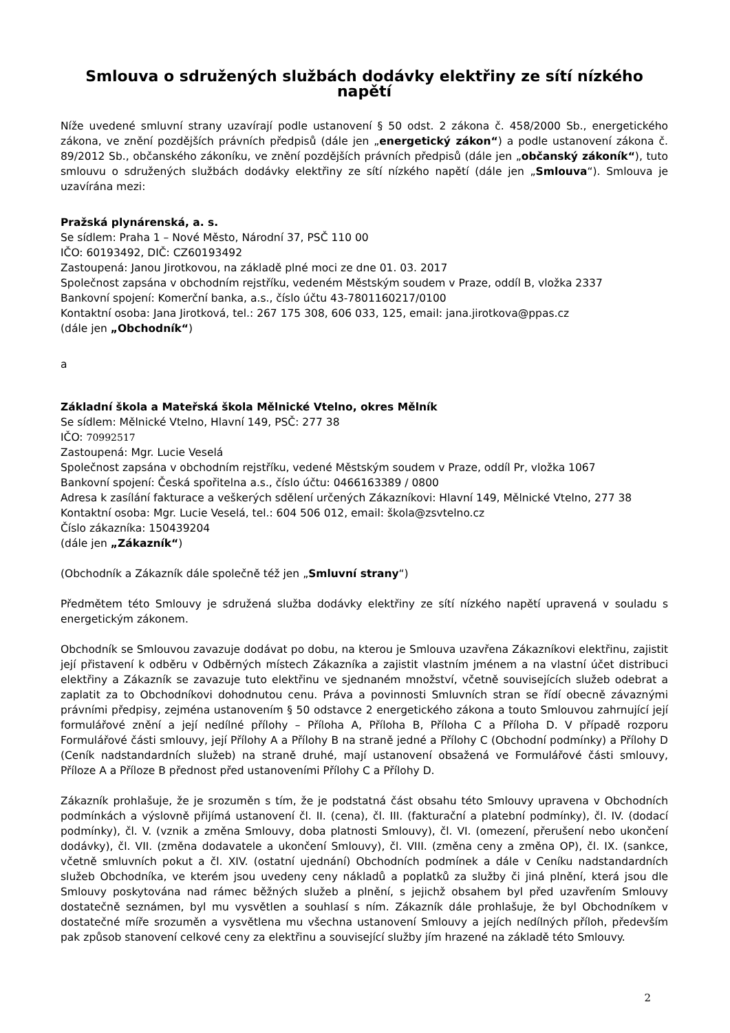Smlouva o sdružených službách dodávky elektřiny ze sítí nízkého napětí
Níže uvedené smluvní strany uzavírají podle ustanovení § 50 odst. 2 zákona č. 458/2000 Sb., energetického zákona, ve znění pozdějších právních předpisů (dále jen „energetický zákon“) a podle ustanovení zákona č. 89/2012 Sb., občanského zákoníku, ve znění pozdějších právních předpisů (dále jen „občanský zákoník“), tuto smlouvu o sdružených službách dodávky elektřiny ze sítí nízkého napětí (dále jen „Smlouva“). Smlouva je uzavírána mezi:
Pražská plynárenská, a. s.
Se sídlem: Praha 1 – Nové Město, Národní 37, PSČ 110 00
IČO: 60193492, DIČ: CZ60193492
Zastoupená: Janou Jirotkovou, na základě plné moci ze dne 01. 03. 2017
Společnost zapsána v obchodním rejstříku, vedeném Městským soudem v Praze, oddíl B, vložka 2337
Bankovní spojení: Komerční banka, a.s., číslo účtu 43-7801160217/0100
Kontaktní osoba: Jana Jirotková, tel.: 267 175 308, 606 033, 125, email: jana.jirotkova@ppas.cz
(dále jen „Obchodník“)
a
Základní škola a Mateřská škola Mělnické Vtelno, okres Mělník
Se sídlem: Mělnické Vtelno, Hlavní 149, PSČ: 277 38
IČO: 70992517
Zastoupená: Mgr. Lucie Veselá
Společnost zapsána v obchodním rejstříku, vedené Městským soudem v Praze, oddíl Pr, vložka 1067
Bankovní spojení: Česká spořitelna a.s., číslo účtu: 0466163389 / 0800
Adresa k zasílání fakturace a veškerých sdělení určených Zákazníkovi: Hlavní 149, Mělnické Vtelno, 277 38
Kontaktní osoba: Mgr. Lucie Veselá, tel.: 604 506 012, email: škola@zsvtelno.cz
Číslo zákazníka: 150439204
(dále jen „Zákazník“)
(Obchodník a Zákazník dále společně též jen „Smluvní strany“)
Předmětem této Smlouvy je sdružená služba dodávky elektřiny ze sítí nízkého napětí upravená v souladu s energetickým zákonem.
Obchodník se Smlouvou zavazuje dodávat po dobu, na kterou je Smlouva uzavřena Zákazníkovi elektřinu, zajistit její přistavení k odběru v Odběrných místech Zákazníka a zajistit vlastním jménem a na vlastní účet distribuci elektřiny a Zákazník se zavazuje tuto elektřinu ve sjednaném množství, včetně souvisejících služeb odebrat a zaplatit za to Obchodníkovi dohodnutou cenu. Práva a povinnosti Smluvních stran se řídí obecně závaznými právními předpisy, zejména ustanovením § 50 odstavce 2 energetického zákona a touto Smlouvou zahrnující její formulářové znění a její nedílné přílohy – Příloha A, Příloha B, Příloha C a Příloha D. V případě rozporu Formulářové části smlouvy, její Přílohy A a Přílohy B na straně jedné a Přílohy C (Obchodní podmínky) a Přílohy D (Ceník nadstandardních služeb) na straně druhé, mají ustanovení obsažená ve Formulářové části smlouvy, Příloze A a Příloze B přednost před ustanoveními Přílohy C a Přílohy D.
Zákazník prohlašuje, že je srozuměn s tím, že je podstatná část obsahu této Smlouvy upravena v Obchodních podmínkách a výslovně přijímá ustanovení čl. II. (cena), čl. III. (fakturační a platební podmínky), čl. IV. (dodací podmínky), čl. V. (vznik a změna Smlouvy, doba platnosti Smlouvy), čl. VI. (omezení, přerušení nebo ukončení dodávky), čl. VII. (změna dodavatele a ukončení Smlouvy), čl. VIII. (změna ceny a změna OP), čl. IX. (sankce, včetně smluvních pokut a čl. XIV. (ostatní ujednání) Obchodních podmínek a dále v Ceníku nadstandardních služeb Obchodníka, ve kterém jsou uvedeny ceny nákladů a poplatků za služby či jiná plnění, která jsou dle Smlouvy poskytována nad rámec běžných služeb a plnění, s jejichž obsahem byl před uzavřením Smlouvy dostatečně seznámen, byl mu vysvětlen a souhlasí s ním. Zákazník dále prohlašuje, že byl Obchodníkem v dostatečné míře srozuměn a vysvětlena mu všechna ustanovení Smlouvy a jejích nedílných příloh, především pak způsob stanovení celkové ceny za elektřinu a související služby jím hrazené na základě této Smlouvy.
2